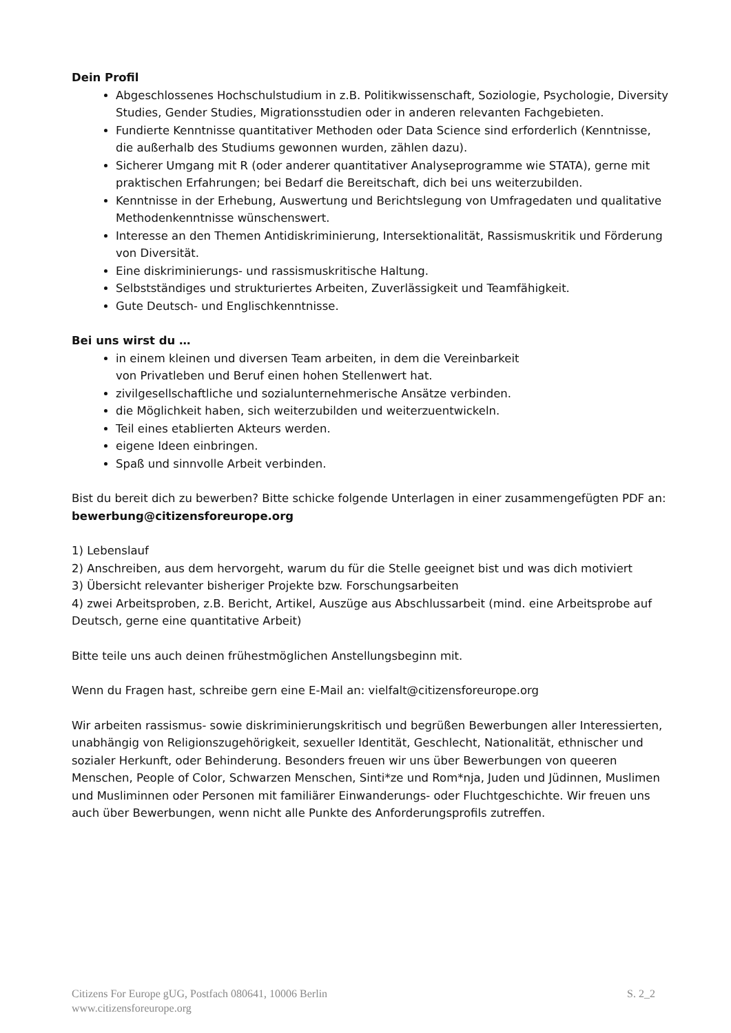Dein Profil
Abgeschlossenes Hochschulstudium in z.B. Politikwissenschaft, Soziologie, Psychologie, Diversity Studies, Gender Studies, Migrationsstudien oder in anderen relevanten Fachgebieten.
Fundierte Kenntnisse quantitativer Methoden oder Data Science sind erforderlich (Kenntnisse, die außerhalb des Studiums gewonnen wurden, zählen dazu).
Sicherer Umgang mit R (oder anderer quantitativer Analyseprogramme wie STATA), gerne mit praktischen Erfahrungen; bei Bedarf die Bereitschaft, dich bei uns weiterzubilden.
Kenntnisse in der Erhebung, Auswertung und Berichtslegung von Umfragedaten und qualitative Methodenkenntnisse wünschenswert.
Interesse an den Themen Antidiskriminierung, Intersektionalität, Rassismuskritik und Förderung von Diversität.
Eine diskriminierungs- und rassismuskritische Haltung.
Selbstständiges und strukturiertes Arbeiten, Zuverlässigkeit und Teamfähigkeit.
Gute Deutsch- und Englischkenntnisse.
Bei uns wirst du …
in einem kleinen und diversen Team arbeiten, in dem die Vereinbarkeit
von Privatleben und Beruf einen hohen Stellenwert hat.
zivilgesellschaftliche und sozialunternehmerische Ansätze verbinden.
die Möglichkeit haben, sich weiterzubilden und weiterzuentwickeln.
Teil eines etablierten Akteurs werden.
eigene Ideen einbringen.
Spaß und sinnvolle Arbeit verbinden.
Bist du bereit dich zu bewerben? Bitte schicke folgende Unterlagen in einer zusammengefügten PDF an: bewerbung@citizensforeurope.org
1) Lebenslauf
2) Anschreiben, aus dem hervorgeht, warum du für die Stelle geeignet bist und was dich motiviert
3) Übersicht relevanter bisheriger Projekte bzw. Forschungsarbeiten
4) zwei Arbeitsproben, z.B. Bericht, Artikel, Auszüge aus Abschlussarbeit (mind. eine Arbeitsprobe auf Deutsch, gerne eine quantitative Arbeit)
Bitte teile uns auch deinen frühestmöglichen Anstellungsbeginn mit.
Wenn du Fragen hast, schreibe gern eine E-Mail an: vielfalt@citizensforeurope.org
Wir arbeiten rassismus- sowie diskriminierungskritisch und begrüßen Bewerbungen aller Interessierten, unabhängig von Religionszugehörigkeit, sexueller Identität, Geschlecht, Nationalität, ethnischer und sozialer Herkunft, oder Behinderung. Besonders freuen wir uns über Bewerbungen von queeren Menschen, People of Color, Schwarzen Menschen, Sinti*ze und Rom*nja, Juden und Jüdinnen, Muslimen und Musliminnen oder Personen mit familiärer Einwanderungs- oder Fluchtgeschichte. Wir freuen uns auch über Bewerbungen, wenn nicht alle Punkte des Anforderungsprofils zutreffen.
Citizens For Europe gUG, Postfach 080641, 10006 Berlin
www.citizensforeurope.org
S. 2_2